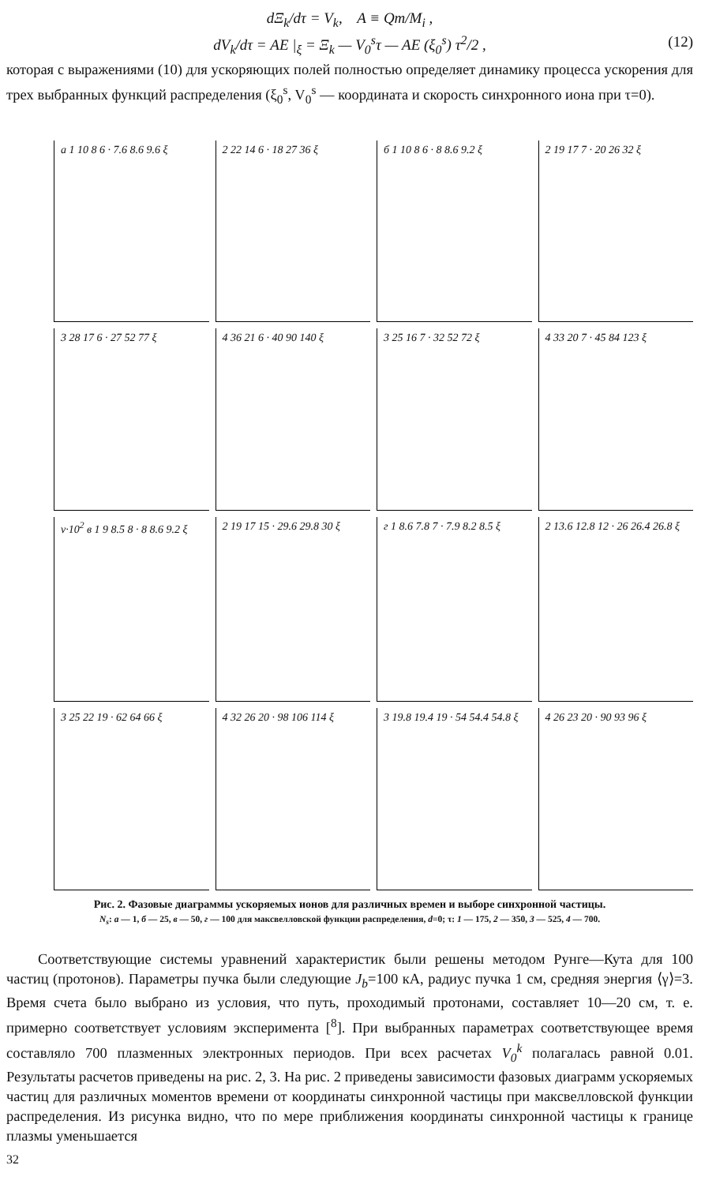dΞ<sub>k</sub>/dτ = V<sub>k</sub>, A ≡ Qm/M<sub>i</sub> ,
dV<sub>k</sub>/dτ = AE |<sub>ξ</sub> = Ξ<sub>k</sub> — V<sub>0</sub><sup>s</sup>τ — AE (ξ<sub>0</sub><sup>s</sup>) τ<sup>2</sup>/2 , (12)
которая с выражениями (10) для ускоряющих полей полностью определяет динамику процесса ускорения для трех выбранных функций распределения (ξ<sub>0</sub><sup>s</sup>, V<sub>0</sub><sup>s</sup> — координата и скорость синхронного иона при τ=0).
а 1 10 8 6 · 7.6 8.6 9.6 ξ
2 22 14 6 · 18 27 36 ξ
б 1 10 8 6 · 8 8.6 9.2 ξ
2 19 17 7 · 20 26 32 ξ
3 28 17 6 · 27 52 77 ξ
4 36 21 6 · 40 90 140 ξ
3 25 16 7 · 32 52 72 ξ
4 33 20 7 · 45 84 123 ξ
ν·10<sup>2</sup> в 1 9 8.5 8 · 8 8.6 9.2 ξ
2 19 17 15 · 29.6 29.8 30 ξ
г 1 8.6 7.8 7 · 7.9 8.2 8.5 ξ
2 13.6 12.8 12 · 26 26.4 26.8 ξ
3 25 22 19 · 62 64 66 ξ
4 32 26 20 · 98 106 114 ξ
3 19.8 19.4 19 · 54 54.4 54.8 ξ
4 26 23 20 · 90 93 96 ξ
Рис. 2. Фазовые диаграммы ускоряемых ионов для различных времен и выборе синхронной частицы.
N<sub>s</sub>: а — 1, б — 25, в — 50, г — 100 для максвелловской функции распределения, d=0; τ: 1 — 175, 2 — 350, 3 — 525, 4 — 700.
Соответствующие системы уравнений характеристик были решены методом Рунге—Кута для 100 частиц (протонов). Параметры пучка были следующие J<sub>b</sub>=100 кА, радиус пучка 1 см, средняя энергия ⟨γ⟩=3. Время счета было выбрано из условия, что путь, проходимый протонами, составляет 10—20 см, т. е. примерно соответствует условиям эксперимента [<sup>8</sup>]. При выбранных параметрах соответствующее время составляло 700 плазменных электронных периодов. При всех расчетах V<sub>0</sub><sup>k</sup> полагалась равной 0.01. Результаты расчетов приведены на рис. 2, 3. На рис. 2 приведены зависимости фазовых диаграмм ускоряемых частиц для различных моментов времени от координаты синхронной частицы при максвелловской функции распределения. Из рисунка видно, что по мере приближения координаты синхронной частицы к границе плазмы уменьшается
32